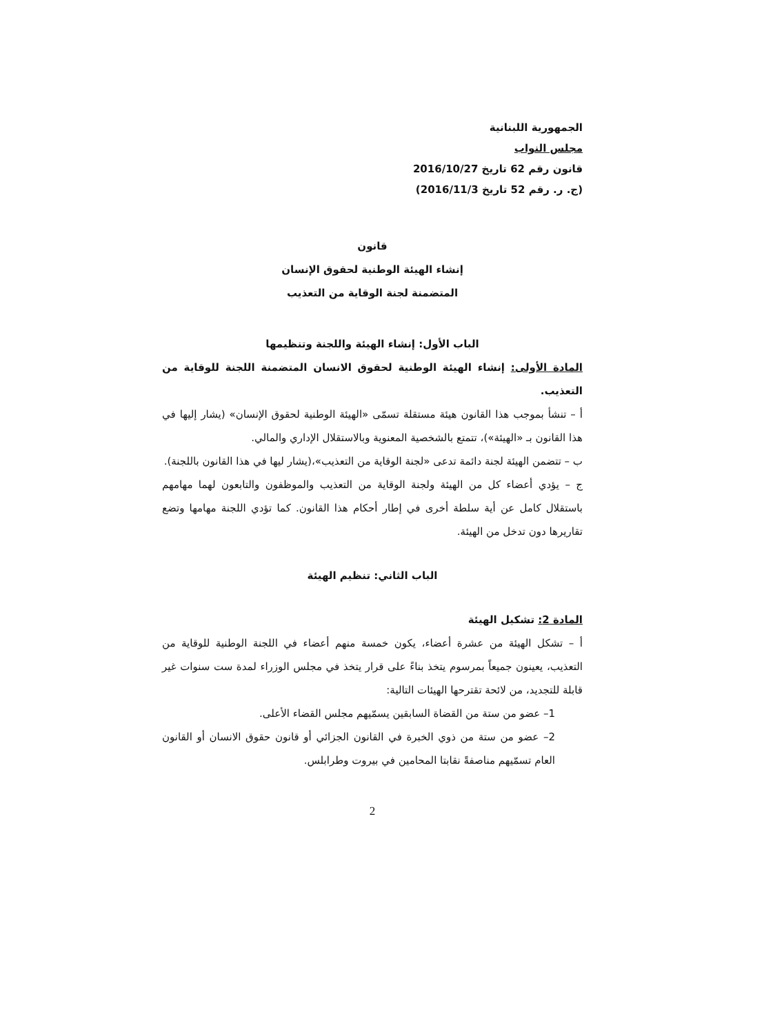الجمهورية اللبنانية
مجلس النواب
قانون رقم 62 تاريخ 2016/10/27
(ج. ر. رقم 52 تاريخ 2016/11/3)
قانون
إنشاء الهيئة الوطنية لحقوق الإنسان
المتضمنة لجنة الوقاية من التعذيب
الباب الأول: إنشاء الهيئة واللجنة وتنظيمها
المادة الأولى: إنشاء الهيئة الوطنية لحقوق الانسان المتضمنة اللجنة للوقاية من التعذيب.
أ – تنشأ بموجب هذا القانون هيئة مستقلة تسمّى «الهيئة الوطنية لحقوق الإنسان» (يشار إليها في هذا القانون بـ «الهيئة»)، تتمتع بالشخصية المعنوية وبالاستقلال الإداري والمالي.
ب – تتضمن الهيئة لجنة دائمة تدعى «لجنة الوقاية من التعذيب»،(يشار ليها في هذا القانون باللجنة).
ج – يؤدي أعضاء كل من الهيئة ولجنة الوقاية من التعذيب والموظفون والتابعون لهما مهامهم باستقلال كامل عن أية سلطة أخرى في إطار أحكام هذا القانون. كما تؤدي اللجنة مهامها وتضع تقاريرها دون تدخل من الهيئة.
الباب الثاني: تنظيم الهيئة
المادة 2: تشكيل الهيئة
أ – تشكل الهيئة من عشرة أعضاء، يكون خمسة منهم أعضاء في اللجنة الوطنية للوقاية من التعذيب، يعينون جميعاً بمرسوم يتخذ بناءً على قرار يتخذ في مجلس الوزراء لمدة ست سنوات غير قابلة للتجديد، من لائحة تقترحها الهيئات التالية:
1– عضو من ستة من القضاة السابقين يسمّيهم مجلس القضاء الأعلى.
2– عضو من ستة من ذوي الخبرة في القانون الجزائي أو قانون حقوق الانسان أو القانون العام تسمّيهم مناصفةً نقابتا المحامين في بيروت وطرابلس.
2